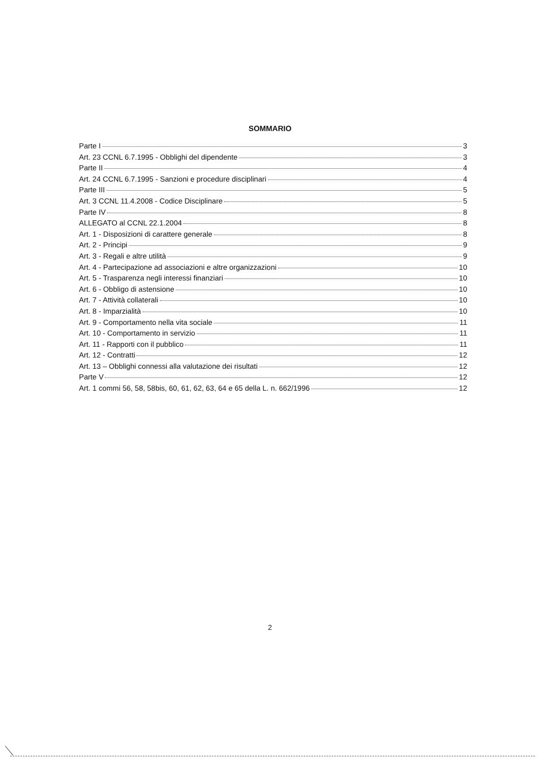SOMMARIO
Parte I 3
Art. 23 CCNL 6.7.1995 - Obblighi del dipendente 3
Parte II 4
Art. 24 CCNL 6.7.1995 - Sanzioni e procedure disciplinari 4
Parte III 5
Art. 3 CCNL 11.4.2008 - Codice Disciplinare 5
Parte IV 8
ALLEGATO al CCNL 22.1.2004 8
Art. 1 - Disposizioni di carattere generale 8
Art. 2 - Principi 9
Art. 3 - Regali e altre utilità 9
Art. 4 - Partecipazione ad associazioni e altre organizzazioni 10
Art. 5 - Trasparenza negli interessi finanziari 10
Art. 6 - Obbligo di astensione 10
Art. 7 - Attività collaterali 10
Art. 8 - Imparzialità 10
Art. 9 - Comportamento nella vita sociale 11
Art. 10 - Comportamento in servizio 11
Art. 11 - Rapporti con il pubblico 11
Art. 12 - Contratti 12
Art. 13 – Obblighi connessi alla valutazione dei risultati 12
Parte V 12
Art. 1 commi 56, 58, 58bis, 60, 61, 62, 63, 64 e 65 della L. n. 662/1996 12
2